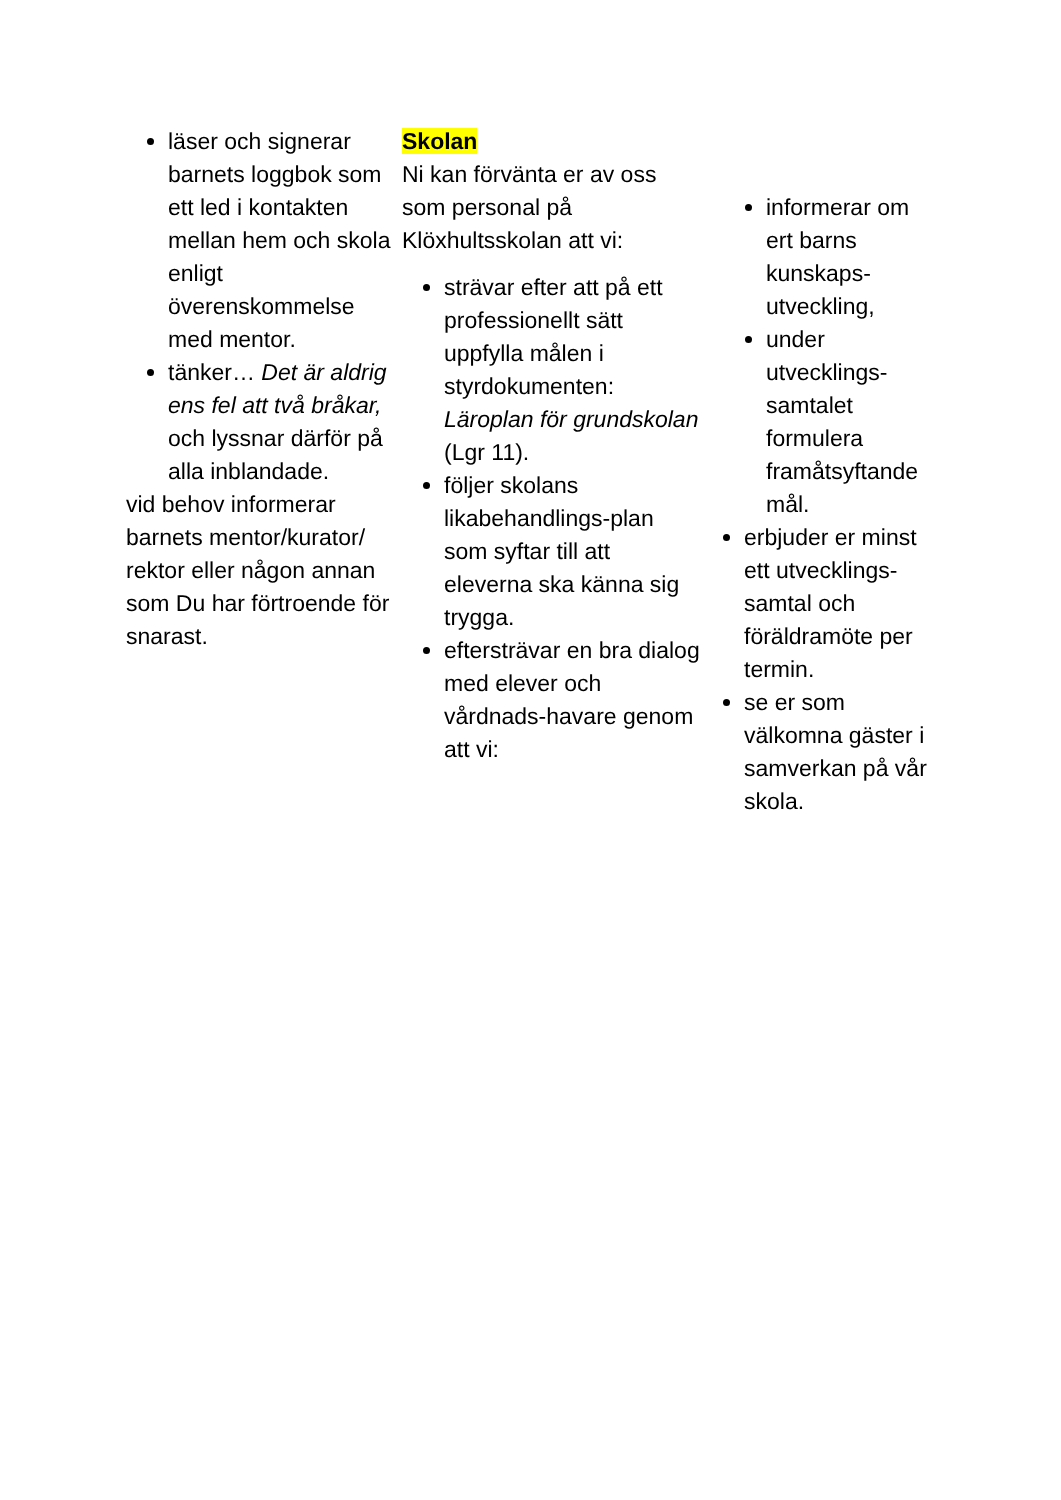läser och signerar barnets loggbok som ett led i kontakten mellan hem och skola enligt överenskommelse med mentor.
tänker… Det är aldrig ens fel att två bråkar, och lyssnar därför på alla inblandade.
vid behov informerar barnets mentor/kurator/ rektor eller någon annan som Du har förtroende för snarast.
Skolan
Ni kan förvänta er av oss som personal på Klöxhultsskolan att vi:
strävar efter att på ett professionellt sätt uppfylla målen i styrdokumenten: Läroplan för grundskolan (Lgr 11).
följer skolans likabehandlings-plan som syftar till att eleverna ska känna sig trygga.
eftersträvar en bra dialog med elever och vårdnads-havare genom att vi:
informerar om ert barns kunskaps-utveckling,
under utvecklings-samtalet formulera framåtsyftande mål.
erbjuder er minst ett utvecklings-samtal och föräldramöte per termin.
se er som välkomna gäster i samverkan på vår skola.